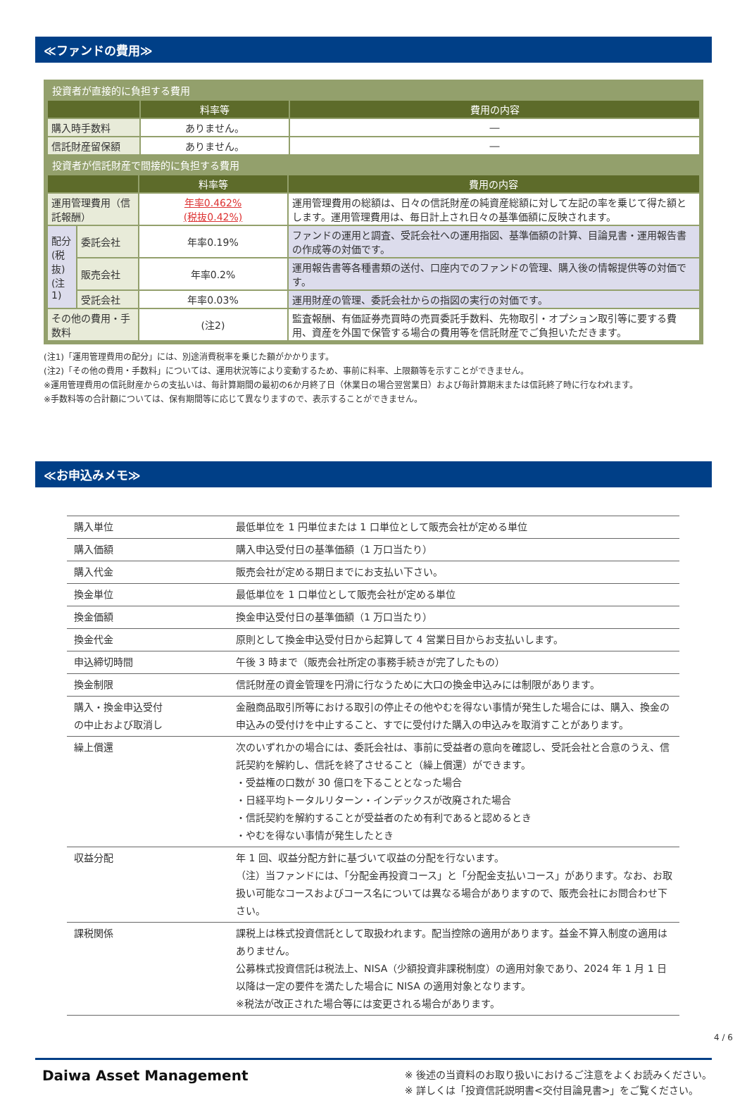≪ファンドの費用≫
投資者が直接的に負担する費用
| | 料率等 | 費用の内容 |
| --- | --- | --- |
| 購入時手数料 | ありません。 | ― |
| 信託財産留保額 | ありません。 | ― |
投資者が信託財産で間接的に負担する費用
| | | 料率等 | 費用の内容 |
| --- | --- | --- | --- |
| 運用管理費用（信託報酬） | | 年率0.462% (税抜0.42%) | 運用管理費用の総額は、日々の信託財産の純資産総額に対して左記の率を乗じて得た額とします。運用管理費用は、毎日計上され日々の基準価額に反映されます。 |
| 配分(税抜)(注1) | 委託会社 | 年率0.19% | ファンドの運用と調査、受託会社への運用指図、基準価額の計算、目論見書・運用報告書の作成等の対価です。 |
| | 販売会社 | 年率0.2% | 運用報告書等各種書類の送付、口座内でのファンドの管理、購入後の情報提供等の対価です。 |
| | 受託会社 | 年率0.03% | 運用財産の管理、委託会社からの指図の実行の対価です。 |
| その他の費用・手数料 | | (注2) | 監査報酬、有価証券売買時の売買委託手数料、先物取引・オプション取引等に要する費用、資産を外国で保管する場合の費用等を信託財産でご負担いただきます。 |
(注1)「運用管理費用の配分」には、別途消費税率を乗じた額がかかります。
(注2)「その他の費用・手数料」については、運用状況等により変動するため、事前に料率、上限額等を示すことができません。
※運用管理費用の信託財産からの支払いは、毎計算期間の最初の6か月終了日（休業日の場合翌営業日）および毎計算期末または信託終了時に行なわれます。
※手数料等の合計額については、保有期間等に応じて異なりますので、表示することができません。
≪お申込みメモ≫
| 購入単位 | 最低単位を 1 円単位または 1 口単位として販売会社が定める単位 |
| 購入価額 | 購入申込受付日の基準価額（1 万口当たり） |
| 購入代金 | 販売会社が定める期日までにお支払い下さい。 |
| 換金単位 | 最低単位を 1 口単位として販売会社が定める単位 |
| 換金価額 | 換金申込受付日の基準価額（1 万口当たり） |
| 換金代金 | 原則として換金申込受付日から起算して 4 営業日目からお支払いします。 |
| 申込締切時間 | 午後 3 時まで（販売会社所定の事務手続きが完了したもの） |
| 換金制限 | 信託財産の資金管理を円滑に行なうために大口の換金申込みには制限があります。 |
| 購入・換金申込受付 の中止および取消し | 金融商品取引所等における取引の停止その他やむを得ない事情が発生した場合には、購入、換金の申込みの受付けを中止すること、すでに受付けた購入の申込みを取消すことがあります。 |
| 繰上償還 | 次のいずれかの場合には、委託会社は、事前に受益者の意向を確認し、受託会社と合意のうえ、信託契約を解約し、信託を終了させること（繰上償還）ができます。 ・受益権の口数が 30 億口を下ることとなった場合 ・日経平均トータルリターン・インデックスが改廃された場合 ・信託契約を解約することが受益者のため有利であると認めるとき ・やむを得ない事情が発生したとき |
| 収益分配 | 年 1 回、収益分配方針に基づいて収益の分配を行ないます。 （注）当ファンドには、「分配金再投資コース」と「分配金支払いコース」があります。なお、お取扱い可能なコースおよびコース名については異なる場合がありますので、販売会社にお問合わせ下さい。 |
| 課税関係 | 課税上は株式投資信託として取扱われます。配当控除の適用があります。益金不算入制度の適用はありません。 公募株式投資信託は税法上、NISA（少額投資非課税制度）の適用対象であり、2024 年 1 月 1 日以降は一定の要件を満たした場合に NISA の適用対象となります。 ※税法が改正された場合等には変更される場合があります。 |
Daiwa Asset Management
※ 後述の当資料のお取り扱いにおけるご注意をよくお読みください。
※ 詳しくは「投資信託説明書<交付目論見書>」をご覧ください。
4 / 6